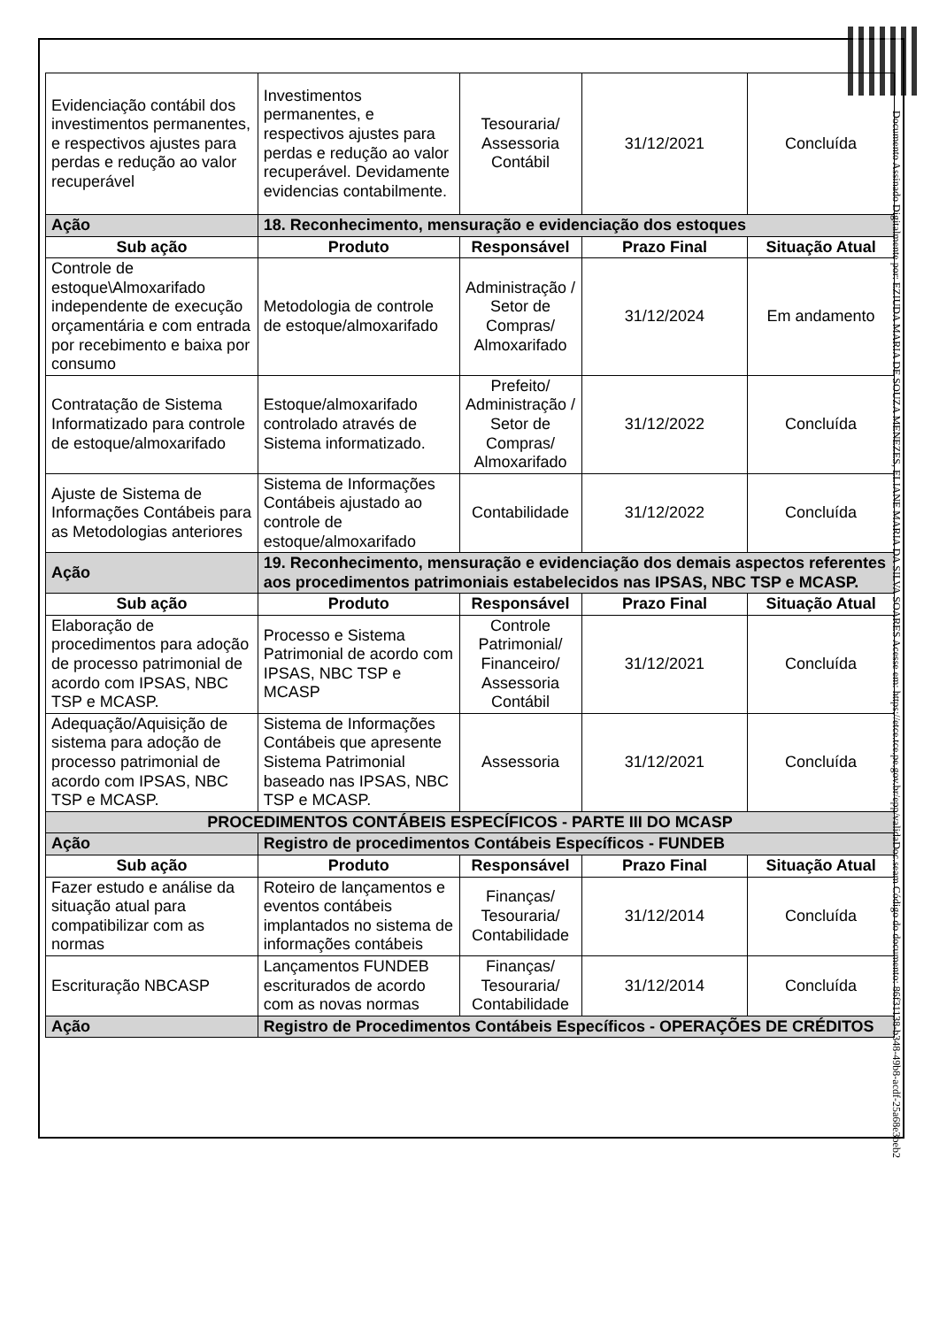| Evidenciação contábil dos investimentos permanentes, e respectivos ajustes para perdas e redução ao valor recuperável | Investimentos permanentes, e respectivos ajustes para perdas e redução ao valor recuperável. Devidamente evidencias contabilmente. | Tesouraria/ Assessoria Contábil | 31/12/2021 | Concluída |
| Ação | 18. Reconhecimento, mensuração e evidenciação dos estoques | | | |
| Sub ação | Produto | Responsável | Prazo Final | Situação Atual |
| Controle de estoque\Almoxarifado independente de execução orçamentária e com entrada por recebimento e baixa por consumo | Metodologia de controle de estoque/almoxarifado | Administração / Setor de Compras/ Almoxarifado | 31/12/2024 | Em andamento |
| Contratação de Sistema Informatizado para controle de estoque/almoxarifado | Estoque/almoxarifado controlado através de Sistema informatizado. | Prefeito/ Administração / Setor de Compras/ Almoxarifado | 31/12/2022 | Concluída |
| Ajuste de Sistema de Informações Contábeis para as Metodologias anteriores | Sistema de Informações Contábeis ajustado ao controle de estoque/almoxarifado | Contabilidade | 31/12/2022 | Concluída |
| Ação | 19. Reconhecimento, mensuração e evidenciação dos demais aspectos referentes aos procedimentos patrimoniais estabelecidos nas IPSAS, NBC TSP e MCASP. | | | |
| Sub ação | Produto | Responsável | Prazo Final | Situação Atual |
| Elaboração de procedimentos para adoção de processo patrimonial de acordo com IPSAS, NBC TSP e MCASP. | Processo e Sistema Patrimonial de acordo com IPSAS, NBC TSP e MCASP | Controle Patrimonial/ Financeiro/ Assessoria Contábil | 31/12/2021 | Concluída |
| Adequação/Aquisição de sistema para adoção de processo patrimonial de acordo com IPSAS, NBC TSP e MCASP. | Sistema de Informações Contábeis que apresente Sistema Patrimonial baseado nas IPSAS, NBC TSP e MCASP. | Assessoria | 31/12/2021 | Concluída |
| PROCEDIMENTOS CONTÁBEIS ESPECÍFICOS - PARTE III DO MCASP | | | | |
| Ação | Registro de procedimentos Contábeis Específicos - FUNDEB | | | |
| Sub ação | Produto | Responsável | Prazo Final | Situação Atual |
| Fazer estudo e análise da situação atual para compatibilizar com as normas | Roteiro de lançamentos e eventos contábeis implantados no sistema de informações contábeis | Finanças/ Tesouraria/ Contabilidade | 31/12/2014 | Concluída |
| Escrituração NBCASP | Lançamentos FUNDEB escriturados de acordo com as novas normas | Finanças/ Tesouraria/ Contabilidade | 31/12/2014 | Concluída |
| Ação | Registro de Procedimentos Contábeis Específicos - OPERAÇÕES DE CRÉDITOS | | | |
Documento Assinado Digitalmente por: EZIUDA MARIA DE SOUZA MENEZES, ELIANE MARIA DA SILVA SOARES Acesse em: https://etce.tce.pe.gov.br/epp/validaDoc.seam Código do documento: 86f31138-b348-49b8-acdf-25a68e3beb2